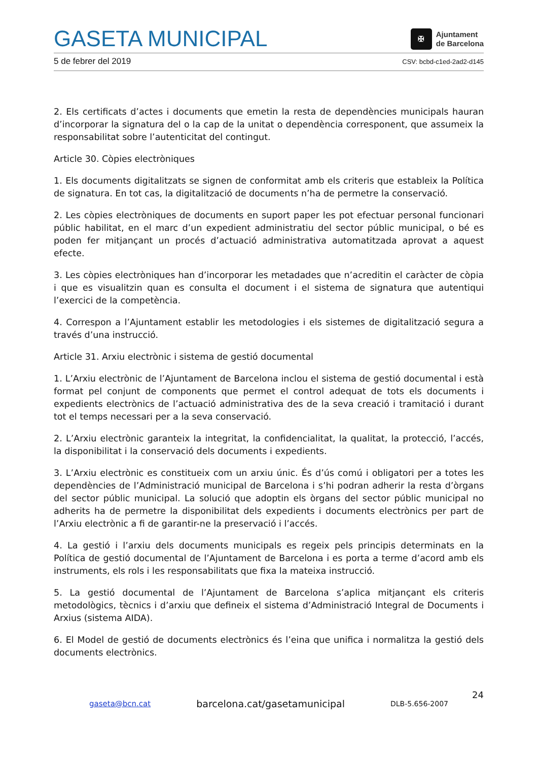GASETA MUNICIPAL
✠
Ajuntament
de Barcelona
5 de febrer del 2019 CSV: bcbd-c1ed-2ad2-d145
2. Els certificats d’actes i documents que emetin la resta de dependències municipals hauran d’incorporar la signatura del o la cap de la unitat o dependència corresponent, que assumeix la responsabilitat sobre l’autenticitat del contingut.
Article 30. Còpies electròniques
1. Els documents digitalitzats se signen de conformitat amb els criteris que estableix la Política de signatura. En tot cas, la digitalització de documents n’ha de permetre la conservació.
2. Les còpies electròniques de documents en suport paper les pot efectuar personal funcionari públic habilitat, en el marc d’un expedient administratiu del sector públic municipal, o bé es poden fer mitjançant un procés d’actuació administrativa automatitzada aprovat a aquest efecte.
3. Les còpies electròniques han d’incorporar les metadades que n’acreditin el caràcter de còpia i que es visualitzin quan es consulta el document i el sistema de signatura que autentiqui l’exercici de la competència.
4. Correspon a l’Ajuntament establir les metodologies i els sistemes de digitalització segura a través d’una instrucció.
Article 31. Arxiu electrònic i sistema de gestió documental
1. L’Arxiu electrònic de l’Ajuntament de Barcelona inclou el sistema de gestió documental i està format pel conjunt de components que permet el control adequat de tots els documents i expedients electrònics de l’actuació administrativa des de la seva creació i tramitació i durant tot el temps necessari per a la seva conservació.
2. L’Arxiu electrònic garanteix la integritat, la confidencialitat, la qualitat, la protecció, l’accés, la disponibilitat i la conservació dels documents i expedients.
3. L’Arxiu electrònic es constitueix com un arxiu únic. És d’ús comú i obligatori per a totes les dependències de l’Administració municipal de Barcelona i s’hi podran adherir la resta d’òrgans del sector públic municipal. La solució que adoptin els òrgans del sector públic municipal no adherits ha de permetre la disponibilitat dels expedients i documents electrònics per part de l’Arxiu electrònic a fi de garantir-ne la preservació i l’accés.
4. La gestió i l’arxiu dels documents municipals es regeix pels principis determinats en la Política de gestió documental de l’Ajuntament de Barcelona i es porta a terme d’acord amb els instruments, els rols i les responsabilitats que fixa la mateixa instrucció.
5. La gestió documental de l’Ajuntament de Barcelona s’aplica mitjançant els criteris metodològics, tècnics i d’arxiu que defineix el sistema d’Administració Integral de Documents i Arxius (sistema AIDA).
6. El Model de gestió de documents electrònics és l’eina que unifica i normalitza la gestió dels documents electrònics.
24
gaseta@bcn.cat barcelona.cat/gasetamunicipal DLB-5.656-2007